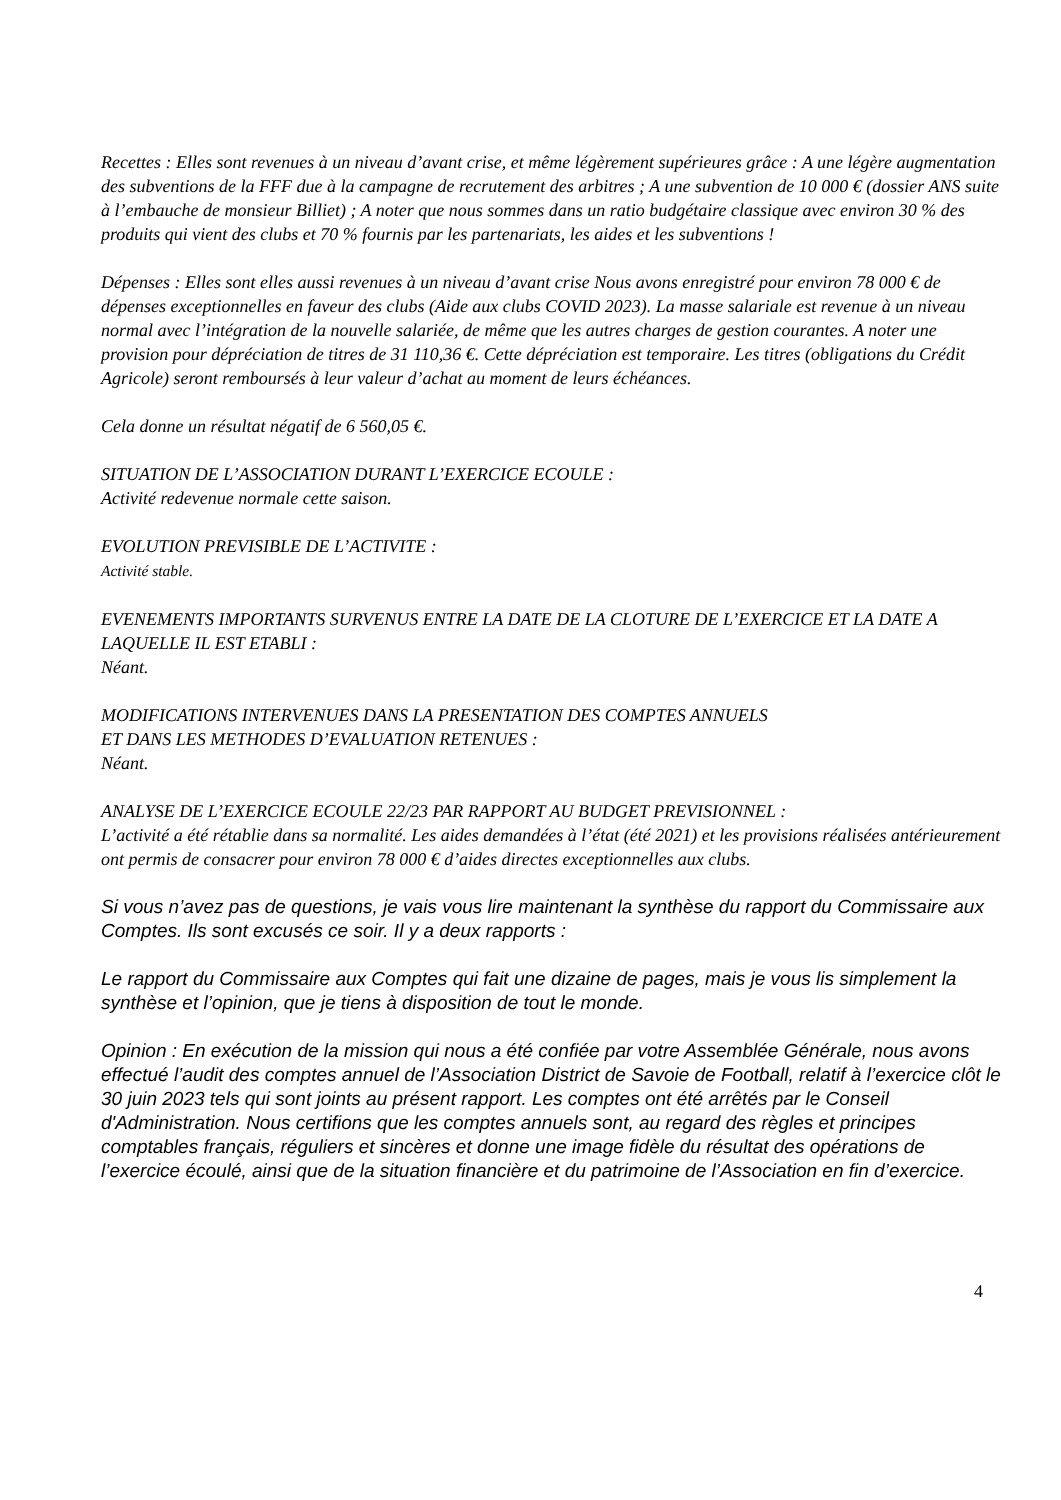Recettes : Elles sont revenues à un niveau d’avant crise, et même légèrement supérieures grâce : A une légère augmentation des subventions de la FFF due à la campagne de recrutement des arbitres ; A une subvention de 10 000 € (dossier ANS suite à l’embauche de monsieur Billiet) ; A noter que nous sommes dans un ratio budgétaire classique avec environ 30 % des produits qui vient des clubs et 70 % fournis par les partenariats, les aides et les subventions !
Dépenses : Elles sont elles aussi revenues à un niveau d’avant crise Nous avons enregistré pour environ 78 000 € de dépenses exceptionnelles en faveur des clubs (Aide aux clubs COVID 2023). La masse salariale est revenue à un niveau normal avec l’intégration de la nouvelle salariée, de même que les autres charges de gestion courantes. A noter une provision pour dépréciation de titres de 31 110,36 €. Cette dépréciation est temporaire. Les titres (obligations du Crédit Agricole) seront remboursés à leur valeur d’achat au moment de leurs échéances.
Cela donne un résultat négatif de 6 560,05 €.
SITUATION DE L’ASSOCIATION DURANT L’EXERCICE ECOULE :
Activité redevenue normale cette saison.
EVOLUTION PREVISIBLE DE L’ACTIVITE :
Activité stable.
EVENEMENTS IMPORTANTS SURVENUS ENTRE LA DATE DE LA CLOTURE DE L’EXERCICE ET LA DATE A LAQUELLE IL EST ETABLI :
Néant.
MODIFICATIONS INTERVENUES DANS LA PRESENTATION DES COMPTES ANNUELS
ET DANS LES METHODES D’EVALUATION RETENUES :
Néant.
ANALYSE DE L’EXERCICE ECOULE 22/23 PAR RAPPORT AU BUDGET PREVISIONNEL :
L’activité a été rétablie dans sa normalité. Les aides demandées à l’état (été 2021) et les provisions réalisées antérieurement ont permis de consacrer pour environ 78 000 € d’aides directes exceptionnelles aux clubs.
Si vous n’avez pas de questions, je vais vous lire maintenant la synthèse du rapport du Commissaire aux Comptes. Ils sont excusés ce soir. Il y a deux rapports :
Le rapport du Commissaire aux Comptes qui fait une dizaine de pages, mais je vous lis simplement la synthèse et l’opinion, que je tiens à disposition de tout le monde.
Opinion : En exécution de la mission qui nous a été confiée par votre Assemblée Générale, nous avons effectué l’audit des comptes annuel de l’Association District de Savoie de Football, relatif à l’exercice clôt le 30 juin 2023 tels qui sont joints au présent rapport. Les comptes ont été arrêtés par le Conseil d'Administration. Nous certifions que les comptes annuels sont, au regard des règles et principes comptables français, réguliers et sincères et donne une image fidèle du résultat des opérations de l’exercice écoulé, ainsi que de la situation financière et du patrimoine de l’Association en fin d’exercice.
4